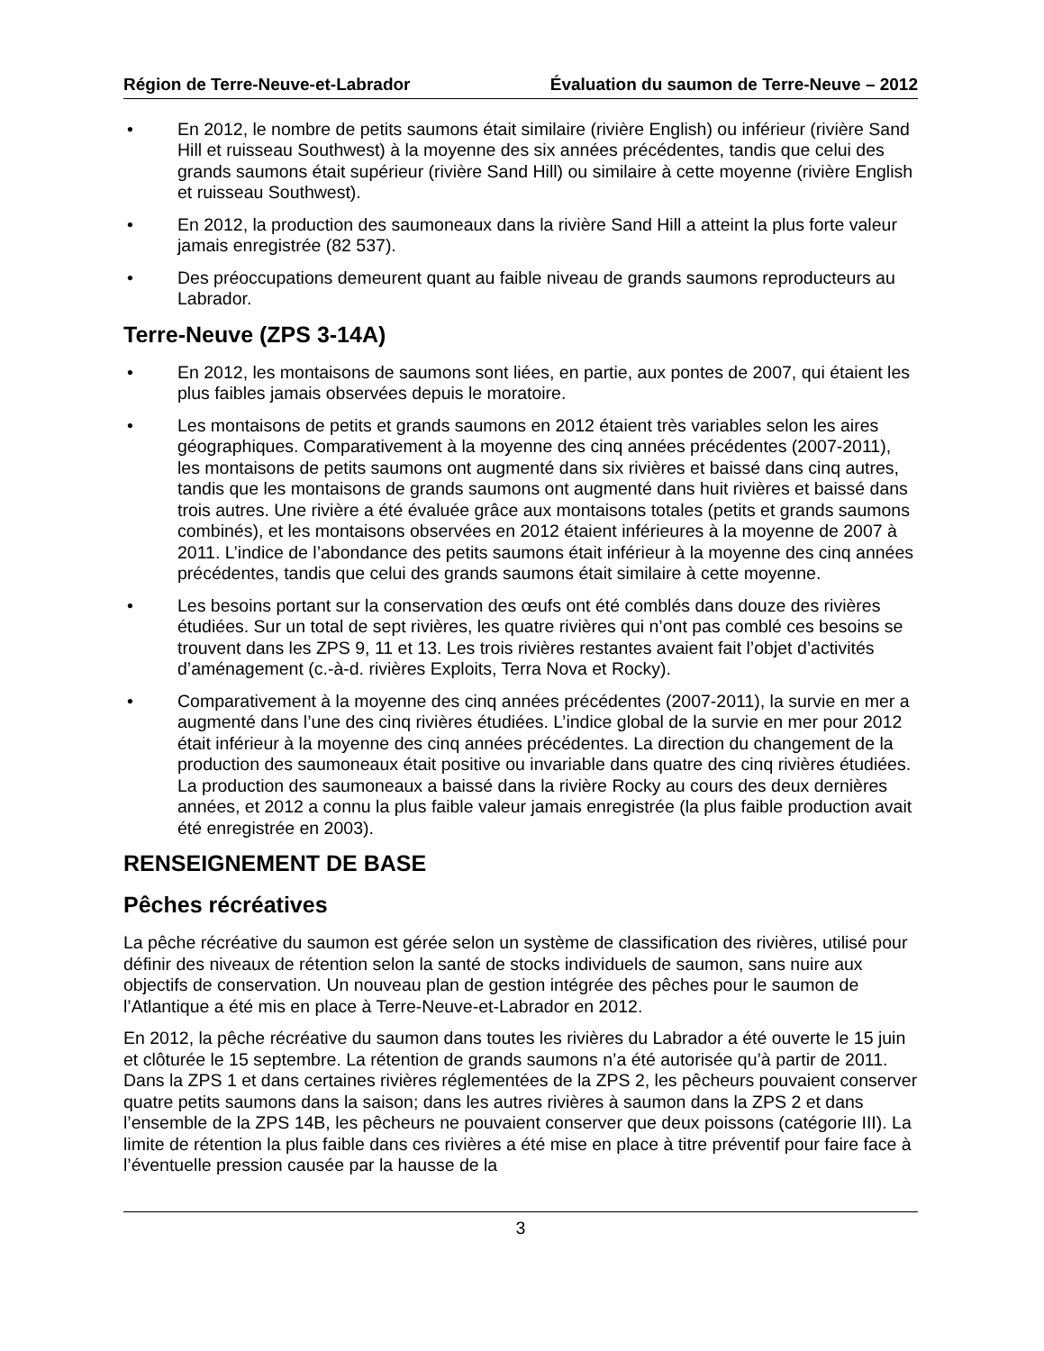Région de Terre-Neuve-et-Labrador Évaluation du saumon de Terre-Neuve – 2012
• En 2012, le nombre de petits saumons était similaire (rivière English) ou inférieur (rivière Sand Hill et ruisseau Southwest) à la moyenne des six années précédentes, tandis que celui des grands saumons était supérieur (rivière Sand Hill) ou similaire à cette moyenne (rivière English et ruisseau Southwest).
• En 2012, la production des saumoneaux dans la rivière Sand Hill a atteint la plus forte valeur jamais enregistrée (82 537).
• Des préoccupations demeurent quant au faible niveau de grands saumons reproducteurs au Labrador.
Terre-Neuve (ZPS 3-14A)
• En 2012, les montaisons de saumons sont liées, en partie, aux pontes de 2007, qui étaient les plus faibles jamais observées depuis le moratoire.
• Les montaisons de petits et grands saumons en 2012 étaient très variables selon les aires géographiques. Comparativement à la moyenne des cinq années précédentes (2007-2011), les montaisons de petits saumons ont augmenté dans six rivières et baissé dans cinq autres, tandis que les montaisons de grands saumons ont augmenté dans huit rivières et baissé dans trois autres. Une rivière a été évaluée grâce aux montaisons totales (petits et grands saumons combinés), et les montaisons observées en 2012 étaient inférieures à la moyenne de 2007 à 2011. L’indice de l’abondance des petits saumons était inférieur à la moyenne des cinq années précédentes, tandis que celui des grands saumons était similaire à cette moyenne.
• Les besoins portant sur la conservation des œufs ont été comblés dans douze des rivières étudiées. Sur un total de sept rivières, les quatre rivières qui n’ont pas comblé ces besoins se trouvent dans les ZPS 9, 11 et 13. Les trois rivières restantes avaient fait l’objet d’activités d’aménagement (c.-à-d. rivières Exploits, Terra Nova et Rocky).
• Comparativement à la moyenne des cinq années précédentes (2007-2011), la survie en mer a augmenté dans l’une des cinq rivières étudiées. L’indice global de la survie en mer pour 2012 était inférieur à la moyenne des cinq années précédentes. La direction du changement de la production des saumoneaux était positive ou invariable dans quatre des cinq rivières étudiées. La production des saumoneaux a baissé dans la rivière Rocky au cours des deux dernières années, et 2012 a connu la plus faible valeur jamais enregistrée (la plus faible production avait été enregistrée en 2003).
RENSEIGNEMENT DE BASE
Pêches récréatives
La pêche récréative du saumon est gérée selon un système de classification des rivières, utilisé pour définir des niveaux de rétention selon la santé de stocks individuels de saumon, sans nuire aux objectifs de conservation. Un nouveau plan de gestion intégrée des pêches pour le saumon de l’Atlantique a été mis en place à Terre-Neuve-et-Labrador en 2012.
En 2012, la pêche récréative du saumon dans toutes les rivières du Labrador a été ouverte le 15 juin et clôturée le 15 septembre. La rétention de grands saumons n’a été autorisée qu’à partir de 2011. Dans la ZPS 1 et dans certaines rivières réglementées de la ZPS 2, les pêcheurs pouvaient conserver quatre petits saumons dans la saison; dans les autres rivières à saumon dans la ZPS 2 et dans l’ensemble de la ZPS 14B, les pêcheurs ne pouvaient conserver que deux poissons (catégorie III). La limite de rétention la plus faible dans ces rivières a été mise en place à titre préventif pour faire face à l’éventuelle pression causée par la hausse de la
3